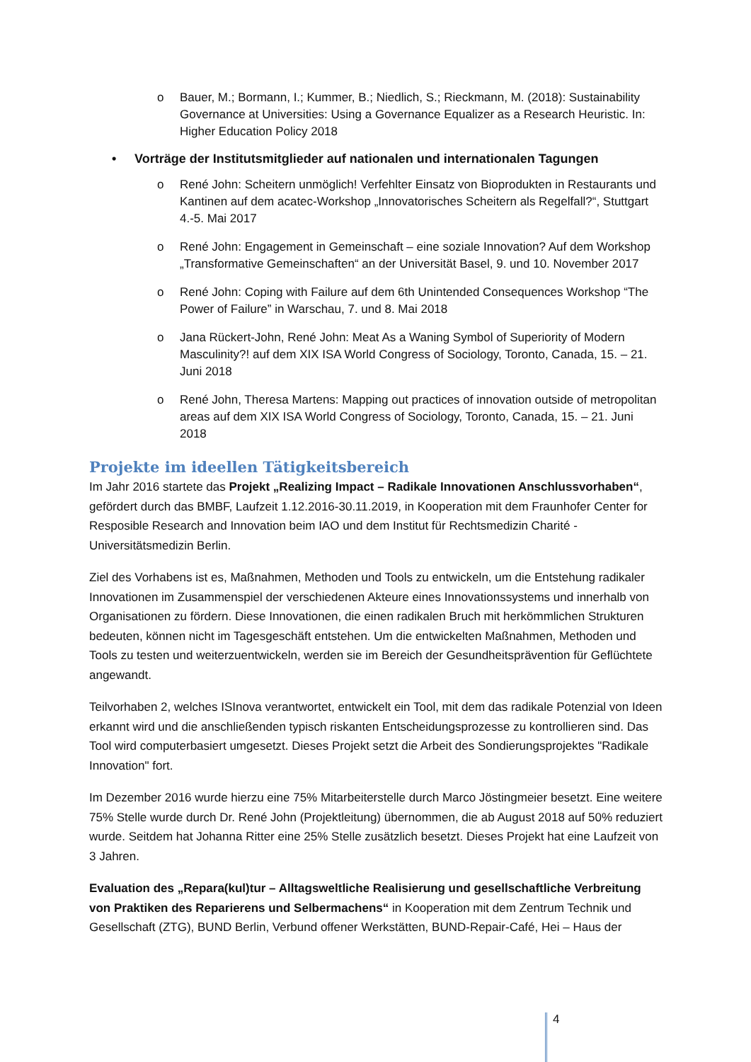o Bauer, M.; Bormann, I.; Kummer, B.; Niedlich, S.; Rieckmann, M. (2018): Sustainability Governance at Universities: Using a Governance Equalizer as a Research Heuristic. In: Higher Education Policy 2018
• Vorträge der Institutsmitglieder auf nationalen und internationalen Tagungen
o René John: Scheitern unmöglich! Verfehlter Einsatz von Bioprodukten in Restaurants und Kantinen auf dem acatec-Workshop „Innovatorisches Scheitern als Regelfall?“, Stuttgart 4.-5. Mai 2017
o René John: Engagement in Gemeinschaft – eine soziale Innovation? Auf dem Workshop „Transformative Gemeinschaften“ an der Universität Basel, 9. und 10. November 2017
o René John: Coping with Failure auf dem 6th Unintended Consequences Workshop “The Power of Failure” in Warschau, 7. und 8. Mai 2018
o Jana Rückert-John, René John: Meat As a Waning Symbol of Superiority of Modern Masculinity?! auf dem XIX ISA World Congress of Sociology, Toronto, Canada, 15. – 21. Juni 2018
o René John, Theresa Martens: Mapping out practices of innovation outside of metropolitan areas auf dem XIX ISA World Congress of Sociology, Toronto, Canada, 15. – 21. Juni 2018
Projekte im ideellen Tätigkeitsbereich
Im Jahr 2016 startete das Projekt „Realizing Impact – Radikale Innovationen Anschlussvorhaben“, gefördert durch das BMBF, Laufzeit 1.12.2016-30.11.2019, in Kooperation mit dem Fraunhofer Center for Resposible Research and Innovation beim IAO und dem Institut für Rechtsmedizin Charité - Universitätsmedizin Berlin.
Ziel des Vorhabens ist es, Maßnahmen, Methoden und Tools zu entwickeln, um die Entstehung radikaler Innovationen im Zusammenspiel der verschiedenen Akteure eines Innovationssystems und innerhalb von Organisationen zu fördern. Diese Innovationen, die einen radikalen Bruch mit herkömmlichen Strukturen bedeuten, können nicht im Tagesgeschäft entstehen. Um die entwickelten Maßnahmen, Methoden und Tools zu testen und weiterzuentwickeln, werden sie im Bereich der Gesundheitsprävention für Geflüchtete angewandt.
Teilvorhaben 2, welches ISInova verantwortet, entwickelt ein Tool, mit dem das radikale Potenzial von Ideen erkannt wird und die anschließenden typisch riskanten Entscheidungsprozesse zu kontrollieren sind. Das Tool wird computerbasiert umgesetzt. Dieses Projekt setzt die Arbeit des Sondierungsprojektes "Radikale Innovation" fort.
Im Dezember 2016 wurde hierzu eine 75% Mitarbeiterstelle durch Marco Jöstingmeier besetzt. Eine weitere 75% Stelle wurde durch Dr. René John (Projektleitung) übernommen, die ab August 2018 auf 50% reduziert wurde. Seitdem hat Johanna Ritter eine 25% Stelle zusätzlich besetzt. Dieses Projekt hat eine Laufzeit von 3 Jahren.
Evaluation des „Repara(kul)tur – Alltagsweltliche Realisierung und gesellschaftliche Verbreitung von Praktiken des Reparierens und Selbermachens“ in Kooperation mit dem Zentrum Technik und Gesellschaft (ZTG), BUND Berlin, Verbund offener Werkstätten, BUND-Repair-Café, Hei – Haus der
4